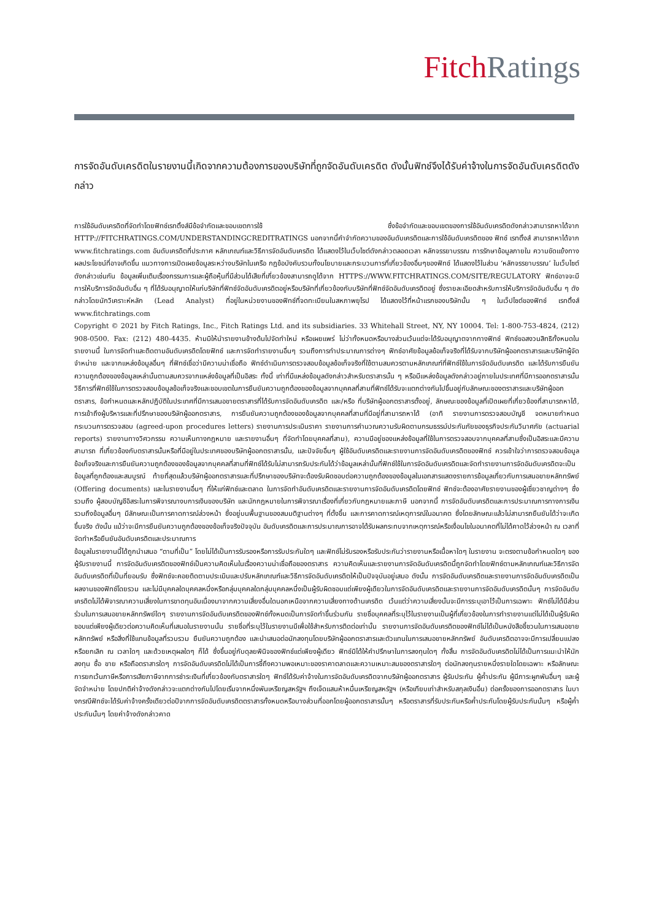Fitch Ratings
การจัดอันดับเครดิตในรายงานนี้เกิดจากความต้องการของบริษัทที่ถูกจัดอันดับเครดิต ดังนั้นฟิทช์จึงได้รับค่าจ้างในการจัดอันดับเครดิตดังกล่าว
การใช้อันดับเครดิตที่จัดทำโดยฟิทช์เรทติ้งส์มีข้อจำกัดและขอบเขตการใช้ ซึ่งข้อจำกัดและขอบเขตของการใช้อันดับเครดิตดังกล่าวสามารถหาได้จาก HTTP://FITCHRATINGS.COM/UNDERSTANDINGCREDITRATINGS นอกจากนี้คำจำกัดความของอันดับเครดิตและการใช้อันดับเครดิตของ ฟิทช์ เรทติ้งส์ สามารถหาได้จาก www.fitchratings.com อันดับเครดิตที่ประกาศ หลักเกณฑ์และวิธีการจัดอันดับเครดิต ได้แสดงไว้ในเว็บไซต์ดังกล่าวตลอดเวลา หลักจรรยาบรรณ การรักษาข้อมูลภายใน ความขัดแย้งทางผลประโยชน์ที่อาจเกิดขึ้น แนวทางการเปิดเผยข้อมูลระหว่างบริษัทในเครือ กฎข้อบังคับรวมทั้งนโยบายและกระบวนการที่เกี่ยวข้องอื่นๆของฟิทช์ ได้แสดงไว้ในส่วน ‘หลักจรรยาบรรณ’ ในเว็บไซต์ดังกล่าวเช่นกัน ข้อมูลเพิ่มเติมเรื่องกรรมการและผู้ถือหุ้นที่มีส่วนได้เสียที่เกี่ยวข้องสามารถดูได้จาก HTTPS://WWW.FITCHRATINGS.COM/SITE/REGULATORY ฟิทช์อาจจะมีการให้บริการจัดอันดับอื่น ๆ ที่ได้รับอนุญาตให้แก่บริษัทที่ฟิทช์จัดอันดับเครดิตอยู่หรือบริษัทที่เกี่ยวข้องกับบริษัทที่ฟิทช์จัดอันดับเครดิตอยู่ ซึ่งรายละเอียดสำหรับการให้บริการจัดอันดับอื่น ๆ ดังกล่าวโดยนักวิเคราะห์หลัก (Lead Analyst) ที่อยู่ในหน่วยงานของฟิทช์ที่จดทะเบียนในสหภาพยุโรป ได้แสดงไว้ที่หน้าแรกของบริษัทนั้น ๆ ในเว็ปไซต์ของฟิทช์ เรทติ้งส์ www.fitchratings.com
Copyright © 2021 by Fitch Ratings, Inc., Fitch Ratings Ltd. and its subsidiaries. 33 Whitehall Street, NY, NY 10004. Tel: 1-800-753-4824, (212) 908-0500. Fax: (212) 480-4435. ห้ามมิให้นำรายงานข้างต้นไปจัดทำใหม่ หรือเผยแพร่ ไม่ว่าทั้งหมดหรือบางส่วนเว้นแต่จะได้รับอนุญาตจากทางฟิทช์ ฟิทช์ขอสงวนสิทธิทั้งหมดในรายงานนี้ ในการจัดทำและติดตามอันดับเครดิตโดยฟิทช์ และการจัดทำรายงานอื่นๆ รวมถึงการทำประมาณการต่างๆ ฟิทช์อาศัยข้อมูลข้อเท็จจริงที่ได้รับจากบริษัทผู้ออกตราสารและบริษัทผู้จัดจำหน่าย และจากแหล่งข้อมูลอื่นๆ ที่ฟิทช์เชื่อว่ามีความน่าเชื่อถือ ฟิทช์ดำเนินการตรวจสอบข้อมูลข้อเท็จจริงที่ใช้ตามสมควรตามหลักเกณฑ์ที่ฟิทช์ใช้ในการจัดอันดับเครดิต และได้รับการยืนยันความถูกต้องของข้อมูลเหล่านั้นตามสมควรจากแหล่งข้อมูลที่เป็นอิสระ ทั้งนี้ เท่าที่มีแหล่งข้อมูลดังกล่าวสำหรับตราสารนั้น ๆ หรือมีแหล่งข้อมูลดังกล่าวอยู่ภายในประเทศที่มีการออกตราสารนั้น วิธีการที่ฟิทช์ใช้ในการตรวจสอบข้อมูลข้อเท็จจริงและขอบเขตในการยืนยันความถูกต้องของข้อมูลจากบุคคลที่สามที่ฟิทช์ได้รับจะแตกต่างกันไปขึ้นอยู่กับลักษณะของตราสารและบริษัทผู้ออกตราสาร, ข้อกำหนดและหลักปฏิบัติในประเทศที่มีการเสนอขายตราสารที่ได้รับการจัดอันดับเครดิต และ/หรือ ที่บริษัทผู้ออกตราสารตั้งอยู่, ลักษณะของข้อมูลที่เปิดเผยที่เกี่ยวข้องที่สามารถหาได้, การเข้าถึงผู้บริหารและที่ปรึกษาของบริษัทผู้ออกตราสาร, การยืนยันความถูกต้องของข้อมูลจากบุคคลที่สามที่มีอยู่ที่สามารถหาได้ (อาทิ รายงานการตรวจสอบบัญชี จดหมายกำหนดกระบวนการตรวจสอบ (agreed-upon procedures letters) รายงานการประเมินราคา รายงานการคำนวณความรับผิดตามกรมธรรม์ประกันภัยของธุรกิจประกันวินาศภัย (actuarial reports) รายงานทางวิศวกรรม ความเห็นทางกฎหมาย และรายงานอื่นๆ ที่จัดทำโดยบุคคลที่สาม), ความมีอยู่ของแหล่งข้อมูลที่ใช้ในการตรวจสอบจากบุคคลที่สามซึ่งเป็นอิสระและมีความสามารถ ที่เกี่ยวข้องกับตราสารนั้นหรือที่มีอยู่ในประเทศของบริษัทผู้ออกตราสารนั้น, และปัจจัยอื่นๆ ผู้ใช้อันดับเครดิตและรายงานการจัดอันดับเครดิตของฟิทช์ ควรเข้าใจว่าการตรวจสอบข้อมูลข้อเท็จจริงและการยืนยันความถูกต้องของข้อมูลจากบุคคลที่สามที่ฟิทช์ได้รับไม่สามารถรับประกันได้ว่าข้อมูลเหล่านั้นที่ฟิทช์ใช้ในการจัดอันดับเครดิตและจัดทำรายงานการจัดอันดับเครดิตจะเป็นข้อมูลที่ถูกต้องและสมบูรณ์ ท้ายที่สุดแล้วบริษัทผู้ออกตราสารและที่ปรึกษาของบริษัทจะต้องรับผิดชอบต่อความถูกต้องของข้อมูลในเอกสารแสดงรายการข้อมูลเกี่ยวกับการเสนอขายหลักทรัพย์ (Offering documents) และในรายงานอื่นๆ ที่ให้แก่ฟิทช์และตลาด ในการจัดทำอันดับเครดิตและรายงานการจัดอันดับเครดิตโดยฟิทช์ ฟิทช์จะต้องอาศัยรายงานของผู้เชี่ยวชาญต่างๆ ซึ่งรวมถึง ผู้สอบบัญชีอิสระในการพิจารณางบการเงินของบริษัท และนักกฎหมายในการพิจารณาเรื่องที่เกี่ยวกับกฎหมายและภาษี นอกจากนี้ การจัดอันดับเครดิตและการประมาณการทางการเงินรวมถึงข้อมูลอื่นๆ มีลักษณะเป็นการคาดการณ์ล่วงหน้า ซึ่งอยู่บนพื้นฐานของสมมติฐานต่างๆ ที่ตั้งขึ้น และการคาดการณ์เหตุการณ์ในอนาคต ซึ่งโดยลักษณะแล้วไม่สามารถยืนยันได้ว่าจะเกิดขึ้นจริง ดังนั้น แม้ว่าจะมีการยืนยันความถูกต้องของข้อเท็จจริงปัจจุบัน อันดับเครดิตและการประมาณการอาจได้รับผลกระทบจากเหตุการณ์หรือเงื่อนไขในอนาคตที่ไม่ได้คาดไว้ล่วงหน้า ณ เวลาที่จัดทำหรือยืนยันอันดับเครดิตและประมาณการ
ข้อมูลในรายงานนี้ได้ถูกนำเสนอ “ตามที่เป็น” โดยไม่ได้เป็นการรับรองหรือการรับประกันใดๆ และฟิทช์ไม่รับรองหรือรับประกันว่ารายงานหรือเนื้อหาใดๆ ในรายงาน จะตรงตามข้อกำหนดใดๆ ของผู้รับรายงานนี้ การจัดอันดับเครดิตของฟิทช์เป็นความคิดเห็นในเรื่องความน่าเชื่อถือของตราสาร ความคิดเห็นและรายงานการจัดอันดับเครดิตนี้ถูกจัดทำโดยฟิทช์ตามหลักเกณฑ์และวิธีการจัดอันดับเครดิตที่เป็นที่ยอมรับ ซึ่งฟิทช์จะคอยติดตามประเมินและปรับหลักเกณฑ์และวิธีการจัดอันดับเครดิตให้เป็นปัจจุบันอยู่เสมอ ดังนั้น การจัดอันดับเครดิตและรายงานการจัดอันดับเครดิตเป็นผลงานของฟิทช์โดยรวม และไม่มีบุคคลใดบุคคลหนึ่งหรือกลุ่มบุคคลใดกลุ่มบุคคลหนึ่งเป็นผู้รับผิดชอบแต่เพียงผู้เดียวในการจัดอันดับเครดิตและรายงานการจัดอันดับเครดิตนั้นๆ การจัดอันดับเครดิตไม่ได้พิจารณาความเสี่ยงในการขาดทุนอันเนื่องมาจากความเสี่ยงอื่นใดนอกเหนือจากความเสี่ยงทางด้านเครดิต เว้นแต่ว่าความเสี่ยงนั้นจะมีการระบุเอาไว้เป็นการเฉพาะ ฟิทช์ไม่ได้มีส่วนร่วมในการเสนอขายหลักทรัพย์ใดๆ รายงานการจัดอันดับเครดิตของฟิทช์ทั้งหมดเป็นการจัดทำขึ้นร่วมกัน รายชื่อบุคคลที่ระบุไว้ในรายงานเป็นผู้ที่เกี่ยวข้องในการทำรายงานแต่ไม่ได้เป็นผู้รับผิดชอบแต่เพียงผู้เดียวต่อความคิดเห็นที่เสนอในรายงานนั้น รายชื่อที่ระบุไว้ในรายงานมีเพื่อใช้สำหรับการติดต่อเท่านั้น รายงานการจัดอันดับเครดิตของฟิทช์ไม่ได้เป็นหนังสือชี้ชวนในการเสนอขายหลักทรัพย์ หรือสิ่งที่ใช้แทนข้อมูลที่รวบรวม ยืนยันความถูกต้อง และนำเสนอต่อนักลงทุนโดยบริษัทผู้ออกตราสารและตัวแทนในการเสนอขายหลักทรัพย์ อันดับเครดิตอาจจะมีการเปลี่ยนแปลงหรือยกเลิก ณ เวลาใดๆ และด้วยเหตุผลใดๆ ก็ได้ ซึ่งขึ้นอยู่กับดุลยพินิจของฟิทช์แต่เพียงผู้เดียว ฟิทช์มิได้ให้คำปรึกษาในการลงทุนใดๆ ทั้งสิ้น การจัดอันดับเครดิตไม่ได้เป็นการแนะนำให้นักลงทุน ซื้อ ขาย หรือถือตราสารใดๆ การจัดอันดับเครดิตไม่ได้เป็นการชี้ถึงความพอเหมาะของราคาตลาดและความเหมาะสมของตราสารใดๆ ต่อนักลงทุนรายหนึ่งรายใดโดยเฉพาะ หรือลักษณะการยกเว้นภาษีหรือการเสียภาษีจากการชำระเงินที่เกี่ยวข้องกับตราสารใดๆ ฟิทช์ได้รับค่าจ้างในการจัดอันดับเครดิตจากบริษัทผู้ออกตราสาร ผู้รับประกัน ผู้ค้ำประกัน ผู้มีภาระผูกพันอื่นๆ และผู้จัดจำหน่าย โดยปกติค่าจ้างดังกล่าวจะแตกต่างกันไปโดยเริ่มจากหนึ่งพันเหรียญสหรัฐฯ ถึงเจ็ดแสนห้าหมื่นเหรียญสหรัฐฯ (หรือเทียบเท่าสำหรับสกุลเงินอื่น) ต่อครั้งของการออกตราสาร ในบางกรณีฟิทช์จะได้รับค่าจ้างครั้งเดียวต่อปีจากการจัดอันดับเครดิตตราสารทั้งหมดหรือบางส่วนที่ออกโดยผู้ออกตราสารนั้นๆ หรือตราสารที่รับประกันหรือค้ำประกันโดยผู้รับประกันนั้นๆ หรือผู้ค้ำประกันนั้นๆ โดยค่าจ้างดังกล่าวคาด